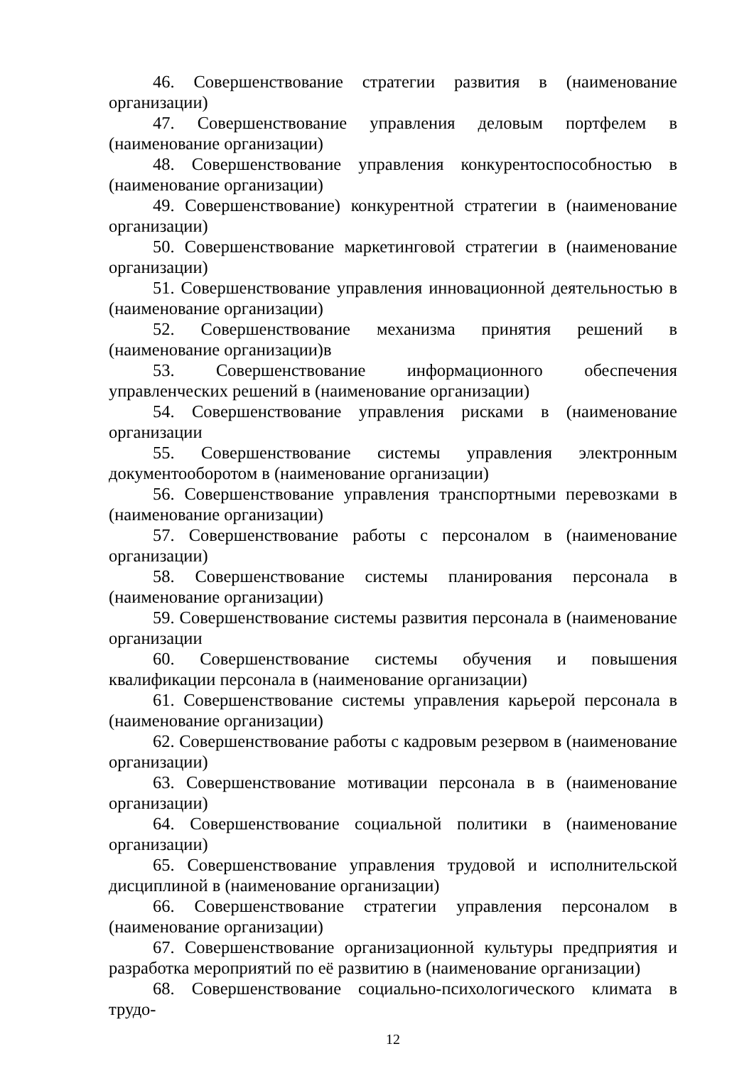46. Совершенствование стратегии развития в (наименование организации)
47. Совершенствование управления деловым портфелем в (наименование организации)
48. Совершенствование управления конкурентоспособностью в (наименование организации)
49. Совершенствование) конкурентной стратегии в (наименование организации)
50. Совершенствование маркетинговой стратегии в (наименование организации)
51. Совершенствование управления инновационной деятельностью в (наименование организации)
52. Совершенствование механизма принятия решений в (наименование организации)в
53. Совершенствование информационного обеспечения управленческих решений в (наименование организации)
54. Совершенствование управления рисками в (наименование организации
55. Совершенствование системы управления электронным документооборотом в (наименование организации)
56. Совершенствование управления транспортными перевозками в (наименование организации)
57. Совершенствование работы с персоналом в (наименование организации)
58. Совершенствование системы планирования персонала в (наименование организации)
59. Совершенствование системы развития персонала в (наименование организации
60. Совершенствование системы обучения и повышения квалификации персонала в (наименование организации)
61. Совершенствование системы управления карьерой персонала в (наименование организации)
62. Совершенствование работы с кадровым резервом в (наименование организации)
63. Совершенствование мотивации персонала в в (наименование организации)
64. Совершенствование социальной политики в (наименование организации)
65. Совершенствование управления трудовой и исполнительской дисциплиной в (наименование организации)
66. Совершенствование стратегии управления персоналом в (наименование организации)
67. Совершенствование организационной культуры предприятия и разработка мероприятий по её развитию в (наименование организации)
68. Совершенствование социально-психологического климата в трудо-
12